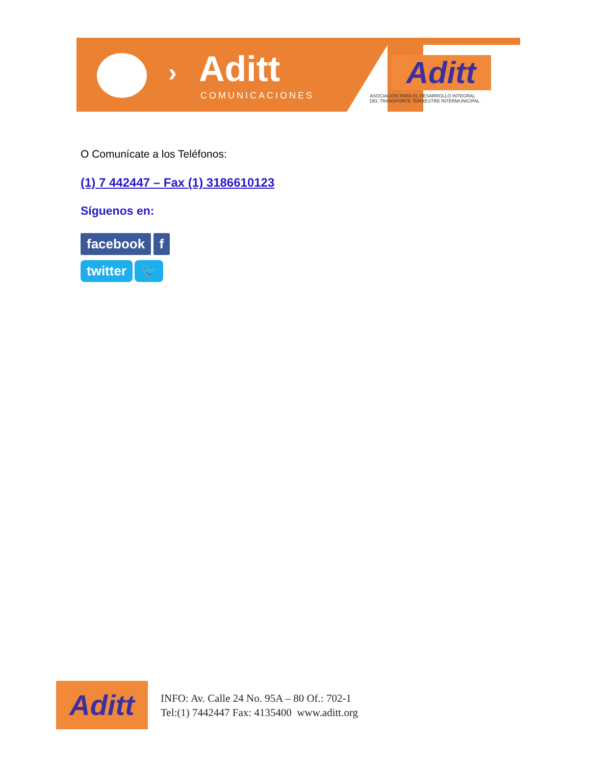› Aditt
COMUNICACIONES
Aditt
ASOCIACIÓN PARA EL DESARROLLO INTEGRAL
DEL TRANSPORTE TERRESTRE INTERMUNICIPAL
O Comunícate a los Teléfonos:
(1) 7 442447 – Fax (1) 3186610123
Síguenos en:
facebook f
twitter 🐦
Aditt
INFO: Av. Calle 24 No. 95A – 80 Of.: 702-1
Tel:(1) 7442447 Fax: 4135400 www.aditt.org